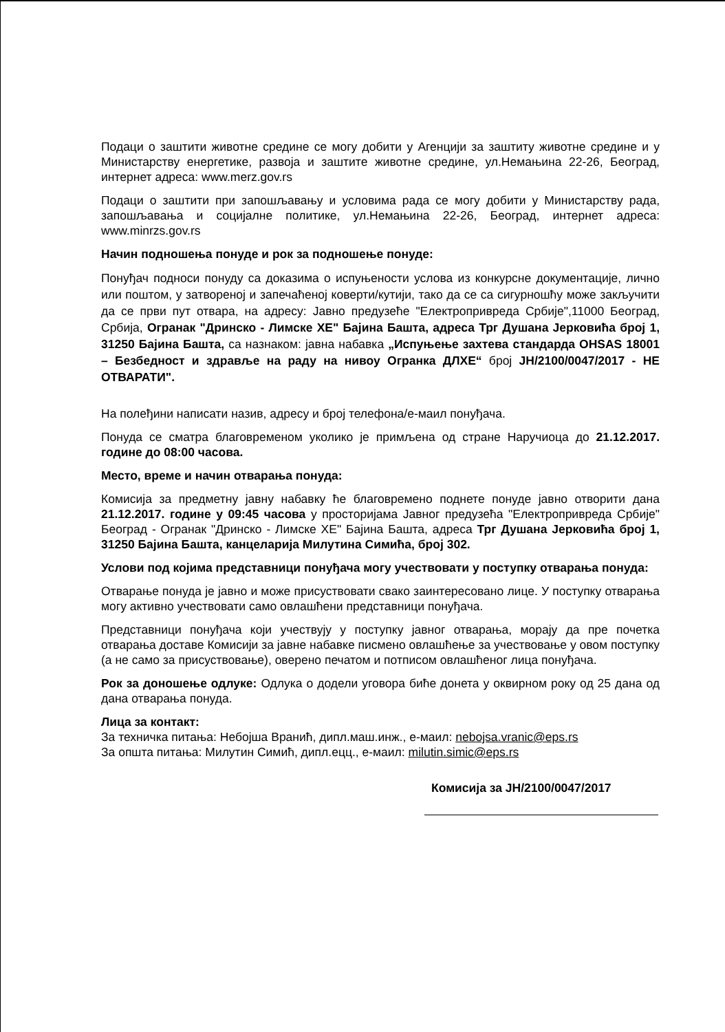Подаци о заштити животне средине се могу добити у Агенцији за заштиту животне средине и у Министарству енергетике, развоја и заштите животне средине, ул.Немањина 22-26, Београд, интернет адреса: www.merz.gov.rs
Подаци о заштити при запошљавању и условима рада се могу добити у Министарству рада, запошљавања и социјалне политике, ул.Немањина 22-26, Београд, интернет адреса: www.minrzs.gov.rs
Начин подношења понуде и рок за подношење понуде:
Понуђач подноси понуду са доказима о испуњености услова из конкурсне документације, лично или поштом, у затвореној и запечаћеној коверти/кутији, тако да се са сигурношћу може закључити да се први пут отвара, на адресу: Јавно предузеће "Електропривреда Србије",11000 Београд, Србија, Огранак "Дринско - Лимске ХЕ" Бајина Башта, адреса Трг Душана Јерковића број 1, 31250 Бајина Башта, са назнаком: јавна набавка „Испуњење захтева стандарда OHSAS 18001 – Безбедност и здравље на раду на нивоу Огранка ДЛХЕ“ број ЈН/2100/0047/2017 - НЕ ОТВАРАТИ".
На полеђини написати назив, адресу и број телефона/е-маил понуђача.
Понуда се сматра благовременом уколико је примљена од стране Наручиоца до 21.12.2017. године до 08:00 часова.
Место, време и начин отварања понуда:
Комисија за предметну јавну набавку ће благовремено поднете понуде јавно отворити дана 21.12.2017. године у 09:45 часова у просторијама Јавног предузећа "Електропривреда Србије" Београд - Огранак "Дринско - Лимске ХЕ" Бајина Башта, адреса Трг Душана Јерковића број 1, 31250 Бајина Башта, канцеларија Милутина Симића, број 302.
Услови под којима представници понуђача могу учествовати у поступку отварања понуда:
Отварање понуда је јавно и може присуствовати свако заинтересовано лице. У поступку отварања могу активно учествовати само овлашћени представници понуђача.
Представници понуђача који учествују у поступку јавног отварања, морају да пре почетка отварања доставе Комисији за јавне набавке писмено овлашћење за учествовање у овом поступку (а не само за присуствовање), оверено печатом и потписом овлашћеног лица понуђача.
Рок за доношење одлуке: Одлука о додели уговора биће донета у оквирном року од 25 дана од дана отварања понуда.
Лица за контакт:
За техничка питања: Небојша Вранић, дипл.маш.инж., е-маил: nebojsa.vranic@eps.rs
За општа питања: Милутин Симић, дипл.ецц., е-маил: milutin.simic@eps.rs
Комисија за ЈН/2100/0047/2017